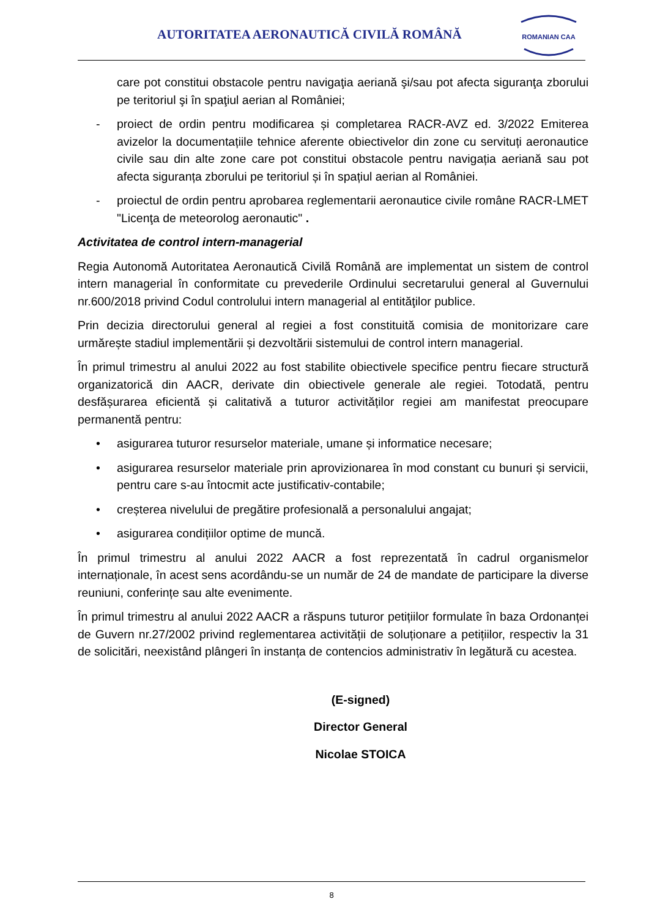AUTORITATEA AERONAUTICĂ CIVILĂ ROMÂNĂ
ROMANIAN CAA
care pot constitui obstacole pentru navigaţia aeriană şi/sau pot afecta siguranţa zborului pe teritoriul şi în spaţiul aerian al României;
- proiect de ordin pentru modificarea și completarea RACR-AVZ ed. 3/2022 Emiterea avizelor la documentațiile tehnice aferente obiectivelor din zone cu servituți aeronautice civile sau din alte zone care pot constitui obstacole pentru navigația aeriană sau pot afecta siguranța zborului pe teritoriul și în spațiul aerian al României.
- proiectul de ordin pentru aprobarea reglementarii aeronautice civile române RACR-LMET "Licenţa de meteorolog aeronautic" .
Activitatea de control intern-managerial
Regia Autonomă Autoritatea Aeronautică Civilă Română are implementat un sistem de control intern managerial în conformitate cu prevederile Ordinului secretarului general al Guvernului nr.600/2018 privind Codul controlului intern managerial al entităţilor publice.
Prin decizia directorului general al regiei a fost constituită comisia de monitorizare care urmărește stadiul implementării și dezvoltării sistemului de control intern managerial.
În primul trimestru al anului 2022 au fost stabilite obiectivele specifice pentru fiecare structură organizatorică din AACR, derivate din obiectivele generale ale regiei. Totodată, pentru desfășurarea eficientă și calitativă a tuturor activităților regiei am manifestat preocupare permanentă pentru:
• asigurarea tuturor resurselor materiale, umane și informatice necesare;
• asigurarea resurselor materiale prin aprovizionarea în mod constant cu bunuri și servicii, pentru care s-au întocmit acte justificativ-contabile;
• creșterea nivelului de pregătire profesională a personalului angajat;
• asigurarea condițiilor optime de muncă.
În primul trimestru al anului 2022 AACR a fost reprezentată în cadrul organismelor internaționale, în acest sens acordându-se un număr de 24 de mandate de participare la diverse reuniuni, conferințe sau alte evenimente.
În primul trimestru al anului 2022 AACR a răspuns tuturor petițiilor formulate în baza Ordonanței de Guvern nr.27/2002 privind reglementarea activității de soluționare a petițiilor, respectiv la 31 de solicitări, neexistând plângeri în instanța de contencios administrativ în legătură cu acestea.
(E-signed)
Director General
Nicolae STOICA
8